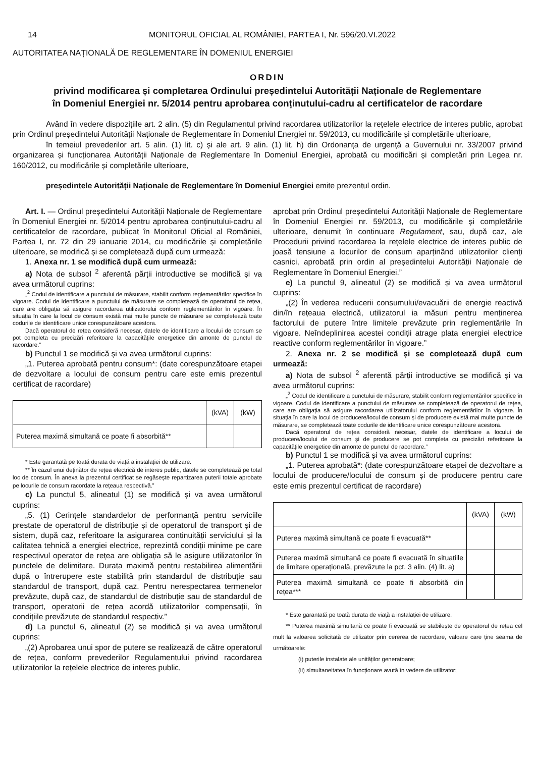14 MONITORUL OFICIAL AL ROMÂNIEI, PARTEA I, Nr. 596/20.VI.2022
AUTORITATEA NAȚIONALĂ DE REGLEMENTARE ÎN DOMENIUL ENERGIEI
ORDIN
privind modificarea și completarea Ordinului președintelui Autorității Naționale de Reglementare
în Domeniul Energiei nr. 5/2014 pentru aprobarea conținutului-cadru al certificatelor de racordare
Având în vedere dispozițiile art. 2 alin. (5) din Regulamentul privind racordarea utilizatorilor la rețelele electrice de interes public, aprobat prin Ordinul președintelui Autorității Naționale de Reglementare în Domeniul Energiei nr. 59/2013, cu modificările și completările ulterioare,
în temeiul prevederilor art. 5 alin. (1) lit. c) și ale art. 9 alin. (1) lit. h) din Ordonanța de urgență a Guvernului nr. 33/2007 privind organizarea și funcționarea Autorității Naționale de Reglementare în Domeniul Energiei, aprobată cu modificări și completări prin Legea nr. 160/2012, cu modificările și completările ulterioare,
președintele Autorității Naționale de Reglementare în Domeniul Energiei emite prezentul ordin.
Art. I. — Ordinul președintelui Autorității Naționale de Reglementare în Domeniul Energiei nr. 5/2014 pentru aprobarea conținutului-cadru al certificatelor de racordare, publicat în Monitorul Oficial al României, Partea I, nr. 72 din 29 ianuarie 2014, cu modificările și completările ulterioare, se modifică și se completează după cum urmează:
1. Anexa nr. 1 se modifică după cum urmează:
a) Nota de subsol <sup>2</sup> aferentă părții introductive se modifică și va avea următorul cuprins:
„<sup>2</sup> Codul de identificare a punctului de măsurare, stabilit conform reglementărilor specifice în vigoare. Codul de identificare a punctului de măsurare se completează de operatorul de rețea, care are obligația să asigure racordarea utilizatorului conform reglementărilor în vigoare. În situația în care la locul de consum există mai multe puncte de măsurare se completează toate codurile de identificare unice corespunzătoare acestora.
Dacă operatorul de rețea consideră necesar, datele de identificare a locului de consum se pot completa cu precizări referitoare la capacitățile energetice din amonte de punctul de racordare.”
b) Punctul 1 se modifică și va avea următorul cuprins:
„1. Puterea aprobată pentru consum*: (date corespunzătoare etapei de dezvoltare a locului de consum pentru care este emis prezentul certificat de racordare)
| | (kVA) | (kW) |
| Puterea maximă simultană ce poate fi absorbită** | | |
* Este garantată pe toată durata de viață a instalației de utilizare.
** În cazul unui deținător de rețea electrică de interes public, datele se completează pe total loc de consum. În anexa la prezentul certificat se regăsește repartizarea puterii totale aprobate pe locurile de consum racordate la rețeaua respectivă.”
c) La punctul 5, alineatul (1) se modifică și va avea următorul cuprins:
„5. (1) Cerințele standardelor de performanță pentru serviciile prestate de operatorul de distribuție și de operatorul de transport și de sistem, după caz, referitoare la asigurarea continuității serviciului și la calitatea tehnică a energiei electrice, reprezintă condiții minime pe care respectivul operator de rețea are obligația să le asigure utilizatorilor în punctele de delimitare. Durata maximă pentru restabilirea alimentării după o întrerupere este stabilită prin standardul de distribuție sau standardul de transport, după caz. Pentru nerespectarea termenelor prevăzute, după caz, de standardul de distribuție sau de standardul de transport, operatorii de rețea acordă utilizatorilor compensații, în condițiile prevăzute de standardul respectiv.”
d) La punctul 6, alineatul (2) se modifică și va avea următorul cuprins:
„(2) Aprobarea unui spor de putere se realizează de către operatorul de rețea, conform prevederilor Regulamentului privind racordarea utilizatorilor la rețelele electrice de interes public,
aprobat prin Ordinul președintelui Autorității Naționale de Reglementare în Domeniul Energiei nr. 59/2013, cu modificările și completările ulterioare, denumit în continuare Regulament, sau, după caz, ale Procedurii privind racordarea la rețelele electrice de interes public de joasă tensiune a locurilor de consum aparținând utilizatorilor clienți casnici, aprobată prin ordin al președintelui Autorității Naționale de Reglementare în Domeniul Energiei.”
e) La punctul 9, alineatul (2) se modifică și va avea următorul cuprins:
„(2) În vederea reducerii consumului/evacuării de energie reactivă din/în rețeaua electrică, utilizatorul ia măsuri pentru menținerea factorului de putere între limitele prevăzute prin reglementările în vigoare. Neîndeplinirea acestei condiții atrage plata energiei electrice reactive conform reglementărilor în vigoare.”
2. Anexa nr. 2 se modifică și se completează după cum urmează:
a) Nota de subsol <sup>2</sup> aferentă părții introductive se modifică și va avea următorul cuprins:
„<sup>2</sup> Codul de identificare a punctului de măsurare, stabilit conform reglementărilor specifice în vigoare. Codul de identificare a punctului de măsurare se completează de operatorul de rețea, care are obligația să asigure racordarea utilizatorului conform reglementărilor în vigoare. În situația în care la locul de producere/locul de consum și de producere există mai multe puncte de măsurare, se completează toate codurile de identificare unice corespunzătoare acestora.
Dacă operatorul de rețea consideră necesar, datele de identificare a locului de producere/locului de consum și de producere se pot completa cu precizări referitoare la capacitățile energetice din amonte de punctul de racordare.”
b) Punctul 1 se modifică și va avea următorul cuprins:
„1. Puterea aprobată*: (date corespunzătoare etapei de dezvoltare a locului de producere/locului de consum și de producere pentru care este emis prezentul certificat de racordare)
| | (kVA) | (kW) |
| Puterea maximă simultană ce poate fi evacuată** | | |
| Puterea maximă simultană ce poate fi evacuată în situațiile de limitare operațională, prevăzute la pct. 3 alin. (4) lit. a) | | |
| Puterea maximă simultană ce poate fi absorbită din rețea*** | | |
* Este garantată pe toată durata de viață a instalației de utilizare.
** Puterea maximă simultană ce poate fi evacuată se stabilește de operatorul de rețea cel mult la valoarea solicitată de utilizator prin cererea de racordare, valoare care ține seama de următoarele:
(i) puterile instalate ale unităților generatoare;
(ii) simultaneitatea în funcționare avută în vedere de utilizator;